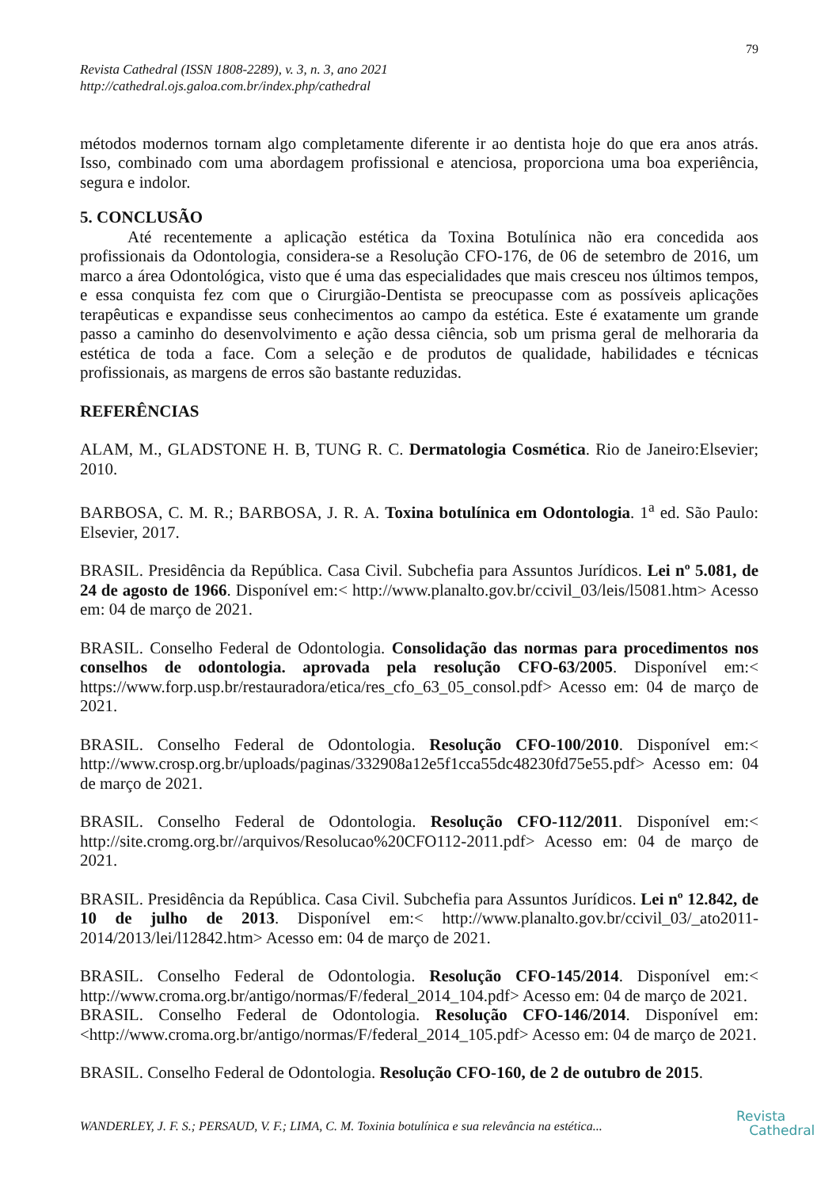79
Revista Cathedral (ISSN 1808-2289), v. 3, n. 3, ano 2021
http://cathedral.ojs.galoa.com.br/index.php/cathedral
métodos modernos tornam algo completamente diferente ir ao dentista hoje do que era anos atrás. Isso, combinado com uma abordagem profissional e atenciosa, proporciona uma boa experiência, segura e indolor.
5. CONCLUSÃO
Até recentemente a aplicação estética da Toxina Botulínica não era concedida aos profissionais da Odontologia, considera-se a Resolução CFO-176, de 06 de setembro de 2016, um marco a área Odontológica, visto que é uma das especialidades que mais cresceu nos últimos tempos, e essa conquista fez com que o Cirurgião-Dentista se preocupasse com as possíveis aplicações terapêuticas e expandisse seus conhecimentos ao campo da estética. Este é exatamente um grande passo a caminho do desenvolvimento e ação dessa ciência, sob um prisma geral de melhoraria da estética de toda a face. Com a seleção e de produtos de qualidade, habilidades e técnicas profissionais, as margens de erros são bastante reduzidas.
REFERÊNCIAS
ALAM, M., GLADSTONE H. B, TUNG R. C. Dermatologia Cosmética. Rio de Janeiro:Elsevier; 2010.
BARBOSA, C. M. R.; BARBOSA, J. R. A. Toxina botulínica em Odontologia. 1<sup>a</sup> ed. São Paulo: Elsevier, 2017.
BRASIL. Presidência da República. Casa Civil. Subchefia para Assuntos Jurídicos. Lei nº 5.081, de 24 de agosto de 1966. Disponível em:< http://www.planalto.gov.br/ccivil_03/leis/l5081.htm> Acesso em: 04 de março de 2021.
BRASIL. Conselho Federal de Odontologia. Consolidação das normas para procedimentos nos conselhos de odontologia. aprovada pela resolução CFO-63/2005. Disponível em:< https://www.forp.usp.br/restauradora/etica/res_cfo_63_05_consol.pdf> Acesso em: 04 de março de 2021.
BRASIL. Conselho Federal de Odontologia. Resolução CFO-100/2010. Disponível em:< http://www.crosp.org.br/uploads/paginas/332908a12e5f1cca55dc48230fd75e55.pdf> Acesso em: 04 de março de 2021.
BRASIL. Conselho Federal de Odontologia. Resolução CFO-112/2011. Disponível em:< http://site.cromg.org.br//arquivos/Resolucao%20CFO112-2011.pdf> Acesso em: 04 de março de 2021.
BRASIL. Presidência da República. Casa Civil. Subchefia para Assuntos Jurídicos. Lei nº 12.842, de 10 de julho de 2013. Disponível em:< http://www.planalto.gov.br/ccivil_03/_ato2011-2014/2013/lei/l12842.htm> Acesso em: 04 de março de 2021.
BRASIL. Conselho Federal de Odontologia. Resolução CFO-145/2014. Disponível em:< http://www.croma.org.br/antigo/normas/F/federal_2014_104.pdf> Acesso em: 04 de março de 2021.
BRASIL. Conselho Federal de Odontologia. Resolução CFO-146/2014. Disponível em:<http://www.croma.org.br/antigo/normas/F/federal_2014_105.pdf> Acesso em: 04 de março de 2021.
BRASIL. Conselho Federal de Odontologia. Resolução CFO-160, de 2 de outubro de 2015.
WANDERLEY, J. F. S.; PERSAUD, V. F.; LIMA, C. M. Toxinia botulínica e sua relevância na estética...
Revista
Cathedral